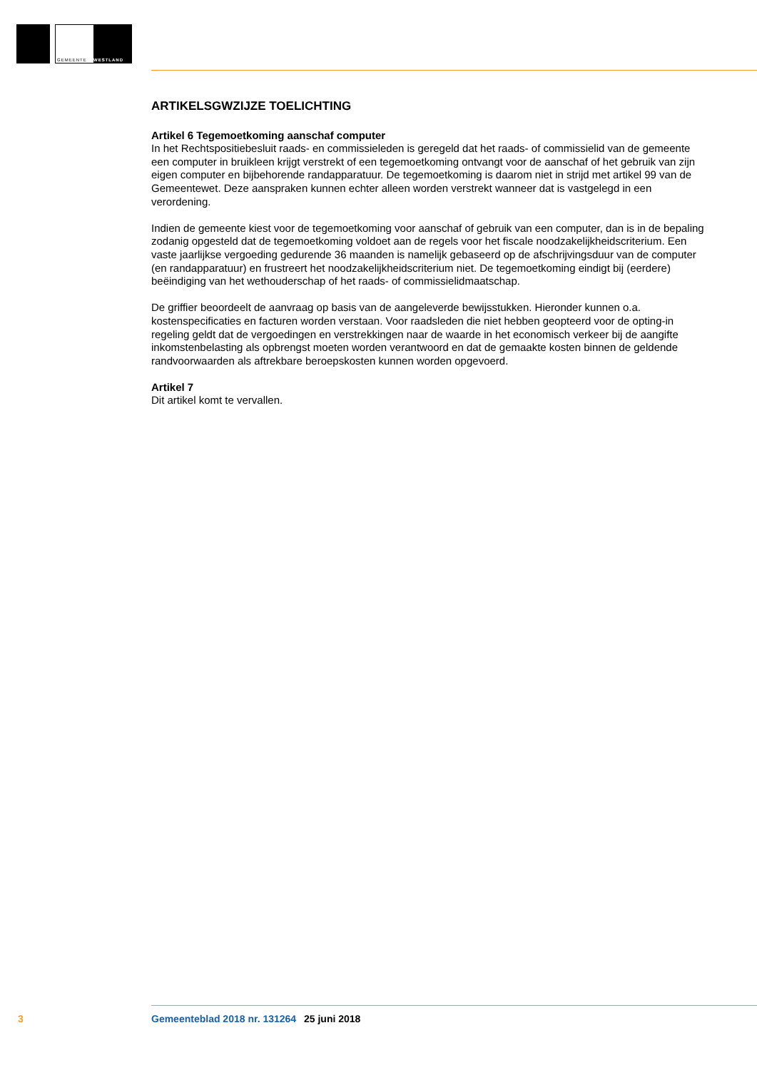GEMEENTE
WESTLAND
ARTIKELSGWZIJZE TOELICHTING
Artikel 6 Tegemoetkoming aanschaf computer
In het Rechtspositiebesluit raads- en commissieleden is geregeld dat het raads- of commissielid van de gemeente een computer in bruikleen krijgt verstrekt of een tegemoetkoming ontvangt voor de aanschaf of het gebruik van zijn eigen computer en bijbehorende randapparatuur. De tegemoetkoming is daarom niet in strijd met artikel 99 van de Gemeentewet. Deze aanspraken kunnen echter alleen worden verstrekt wanneer dat is vastgelegd in een verordening.
Indien de gemeente kiest voor de tegemoetkoming voor aanschaf of gebruik van een computer, dan is in de bepaling zodanig opgesteld dat de tegemoetkoming voldoet aan de regels voor het fiscale noodzakelijkheidscriterium. Een vaste jaarlijkse vergoeding gedurende 36 maanden is namelijk gebaseerd op de afschrijvingsduur van de computer (en randapparatuur) en frustreert het noodzakelijkheidscriterium niet. De tegemoetkoming eindigt bij (eerdere) beëindiging van het wethouderschap of het raads- of commissielidmaatschap.
De griffier beoordeelt de aanvraag op basis van de aangeleverde bewijsstukken. Hieronder kunnen o.a. kostenspecificaties en facturen worden verstaan. Voor raadsleden die niet hebben geopteerd voor de opting-in regeling geldt dat de vergoedingen en verstrekkingen naar de waarde in het economisch verkeer bij de aangifte inkomstenbelasting als opbrengst moeten worden verantwoord en dat de gemaakte kosten binnen de geldende randvoorwaarden als aftrekbare beroepskosten kunnen worden opgevoerd.
Artikel 7
Dit artikel komt te vervallen.
3 Gemeenteblad 2018 nr. 131264 25 juni 2018